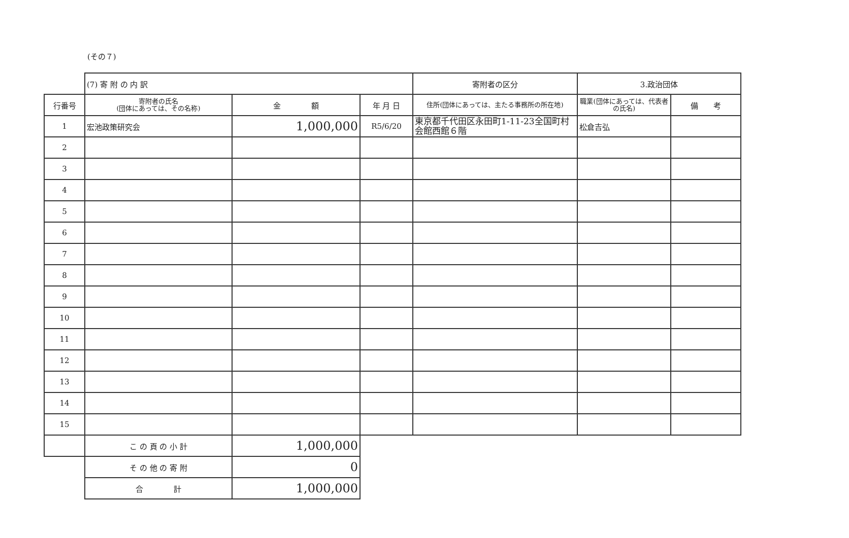(その７)
| | (7) 寄 附 の 内 訳 | | | 寄附者の区分 | 3.政治団体 | |
| 行番号 | 寄附者の氏名 (団体にあっては、その名称) | 金 額 | 年 月 日 | 住所(団体にあっては、主たる事務所の所在地) | 職業(団体にあっては、代表者の氏名) | 備 考 |
| 1 | 宏池政策研究会 | 1,000,000 | R5/6/20 | 東京都千代田区永田町1-11-23全国町村会館西館６階 | 松倉吉弘 | |
| 2 | | | | | | |
| 3 | | | | | | |
| 4 | | | | | | |
| 5 | | | | | | |
| 6 | | | | | | |
| 7 | | | | | | |
| 8 | | | | | | |
| 9 | | | | | | |
| 10 | | | | | | |
| 11 | | | | | | |
| 12 | | | | | | |
| 13 | | | | | | |
| 14 | | | | | | |
| 15 | | | | | | |
| | こ の 頁 の 小 計 | 1,000,000 | | | | |
| | そ の 他 の 寄 附 | 0 | | | | |
| | 合 計 | 1,000,000 | | | | |